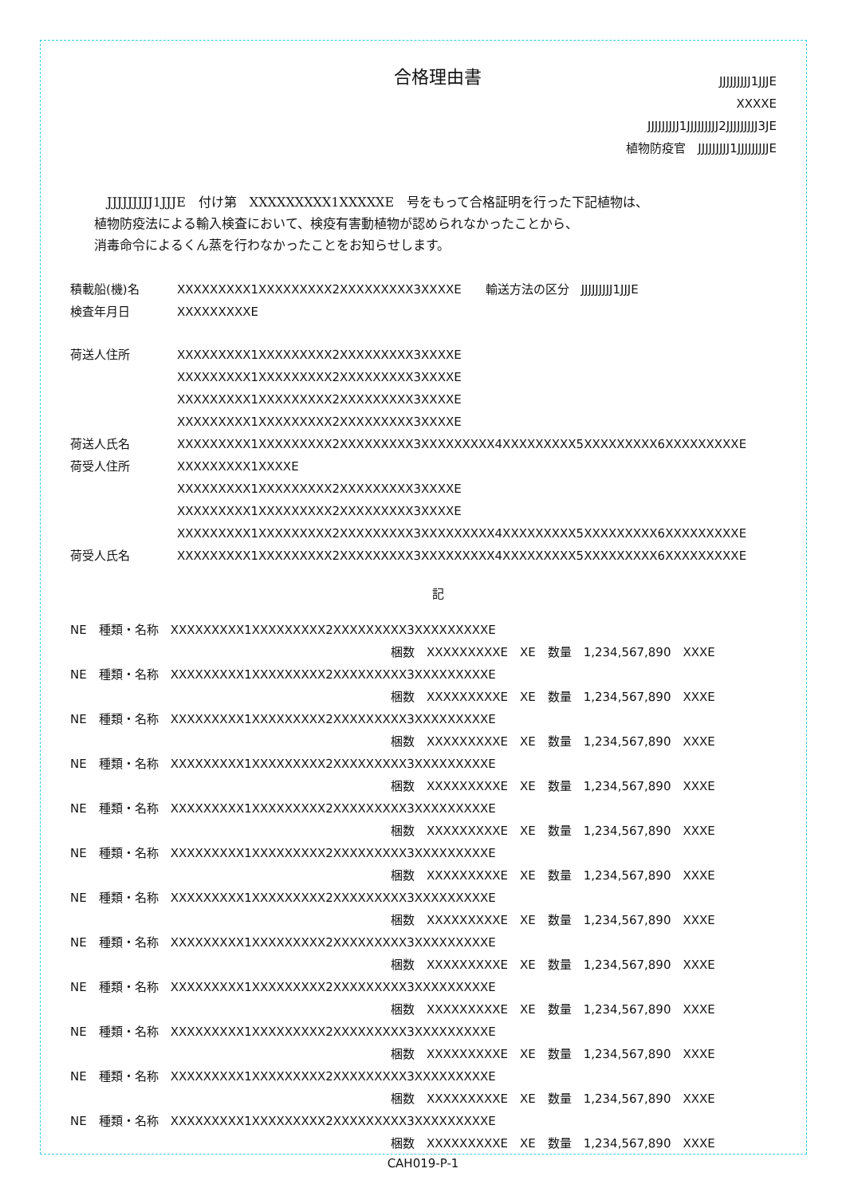合格理由書
JJJJJJJJJ1JJJE
XXXXE
JJJJJJJJJ1JJJJJJJJJ2JJJJJJJJJ3JE
植物防疫官　JJJJJJJJJ1JJJJJJJJJE
　JJJJJJJJJ1JJJE　付け第　XXXXXXXXX1XXXXXE　号をもって合格証明を行った下記植物は、
植物防疫法による輸入検査において、検疫有害動植物が認められなかったことから、
消毒命令によるくん蒸を行わなかったことをお知らせします。
| 積載船(機)名 | XXXXXXXXX1XXXXXXXXX2XXXXXXXXX3XXXXE 輸送方法の区分 JJJJJJJJJ1JJJE |
| 検査年月日 | XXXXXXXXXE |
| 荷送人住所 | XXXXXXXXX1XXXXXXXXX2XXXXXXXXX3XXXXE XXXXXXXXX1XXXXXXXXX2XXXXXXXXX3XXXXE XXXXXXXXX1XXXXXXXXX2XXXXXXXXX3XXXXE XXXXXXXXX1XXXXXXXXX2XXXXXXXXX3XXXXE |
| 荷送人氏名 | XXXXXXXXX1XXXXXXXXX2XXXXXXXXX3XXXXXXXXX4XXXXXXXXX5XXXXXXXXX6XXXXXXXXXE |
| 荷受人住所 | XXXXXXXXX1XXXXE XXXXXXXXX1XXXXXXXXX2XXXXXXXXX3XXXXE XXXXXXXXX1XXXXXXXXX2XXXXXXXXX3XXXXE XXXXXXXXX1XXXXXXXXX2XXXXXXXXX3XXXXXXXXX4XXXXXXXXX5XXXXXXXXX6XXXXXXXXXE |
| 荷受人氏名 | XXXXXXXXX1XXXXXXXXX2XXXXXXXXX3XXXXXXXXX4XXXXXXXXX5XXXXXXXXX6XXXXXXXXXE |
記
NE　種類・名称　XXXXXXXXX1XXXXXXXXX2XXXXXXXXX3XXXXXXXXXE
梱数　XXXXXXXXXE　XE　数量　1,234,567,890　XXXE
NE　種類・名称　XXXXXXXXX1XXXXXXXXX2XXXXXXXXX3XXXXXXXXXE
梱数　XXXXXXXXXE　XE　数量　1,234,567,890　XXXE
NE　種類・名称　XXXXXXXXX1XXXXXXXXX2XXXXXXXXX3XXXXXXXXXE
梱数　XXXXXXXXXE　XE　数量　1,234,567,890　XXXE
NE　種類・名称　XXXXXXXXX1XXXXXXXXX2XXXXXXXXX3XXXXXXXXXE
梱数　XXXXXXXXXE　XE　数量　1,234,567,890　XXXE
NE　種類・名称　XXXXXXXXX1XXXXXXXXX2XXXXXXXXX3XXXXXXXXXE
梱数　XXXXXXXXXE　XE　数量　1,234,567,890　XXXE
NE　種類・名称　XXXXXXXXX1XXXXXXXXX2XXXXXXXXX3XXXXXXXXXE
梱数　XXXXXXXXXE　XE　数量　1,234,567,890　XXXE
NE　種類・名称　XXXXXXXXX1XXXXXXXXX2XXXXXXXXX3XXXXXXXXXE
梱数　XXXXXXXXXE　XE　数量　1,234,567,890　XXXE
NE　種類・名称　XXXXXXXXX1XXXXXXXXX2XXXXXXXXX3XXXXXXXXXE
梱数　XXXXXXXXXE　XE　数量　1,234,567,890　XXXE
NE　種類・名称　XXXXXXXXX1XXXXXXXXX2XXXXXXXXX3XXXXXXXXXE
梱数　XXXXXXXXXE　XE　数量　1,234,567,890　XXXE
NE　種類・名称　XXXXXXXXX1XXXXXXXXX2XXXXXXXXX3XXXXXXXXXE
梱数　XXXXXXXXXE　XE　数量　1,234,567,890　XXXE
NE　種類・名称　XXXXXXXXX1XXXXXXXXX2XXXXXXXXX3XXXXXXXXXE
梱数　XXXXXXXXXE　XE　数量　1,234,567,890　XXXE
NE　種類・名称　XXXXXXXXX1XXXXXXXXX2XXXXXXXXX3XXXXXXXXXE
梱数　XXXXXXXXXE　XE　数量　1,234,567,890　XXXE
CAH019-P-1